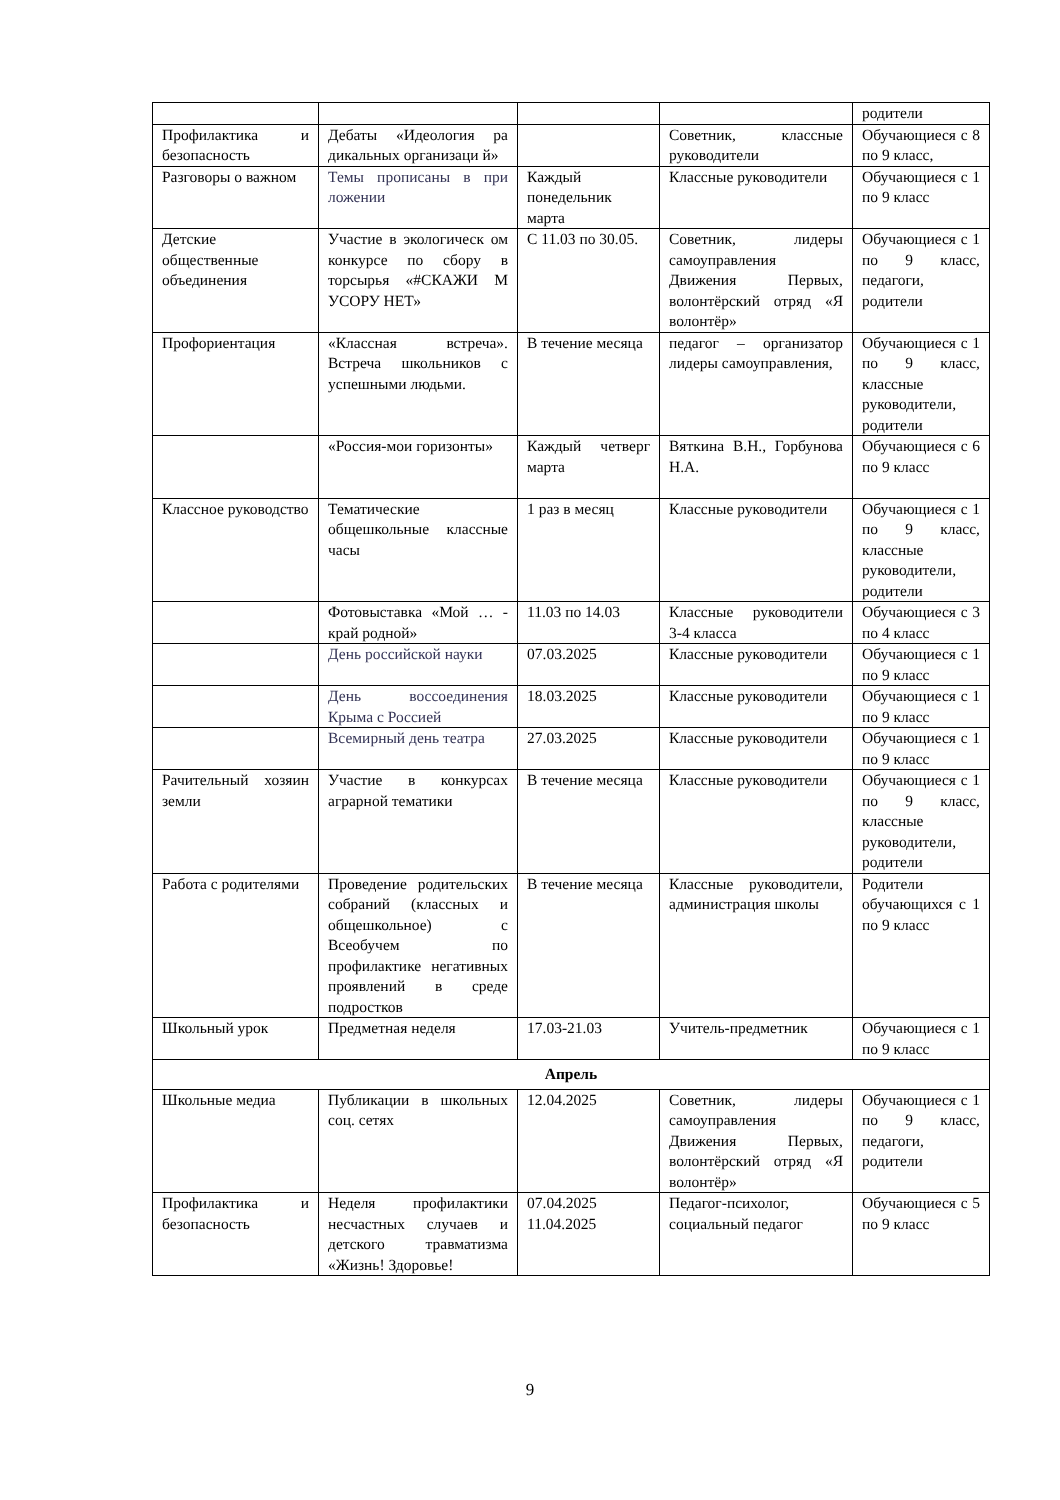| | | | | родители |
| Профилактика и безопасность | Дебаты «Идеология ра дикальных организаци й» | | Советник, классные руководители | Обучающиеся с 8 по 9 класс, |
| Разговоры о важном | Темы прописаны в при ложении | Каждый понедельник марта | Классные руководители | Обучающиеся с 1 по 9 класс |
| Детские общественные объединения | Участие в экологическ ом конкурсе по сбору в торсырья «#СКАЖИ М УСОРУ НЕТ» | С 11.03 по 30.05. | Советник, лидеры самоуправления Движения Первых, волонтёрский отряд «Я волонтёр» | Обучающиеся с 1 по 9 класс, педагоги, родители |
| Профориентация | «Классная встреча». Встреча школьников с успешными людьми. | В течение месяца | педагог – организатор лидеры самоуправления, | Обучающиеся с 1 по 9 класс, классные руководители, родители |
| | «Россия-мои горизонты» | Каждый четверг марта | Вяткина В.Н., Горбунова Н.А. | Обучающиеся с 6 по 9 класс |
| Классное руководство | Тематические общешкольные классные часы | 1 раз в месяц | Классные руководители | Обучающиеся с 1 по 9 класс, классные руководители, родители |
| | Фотовыставка «Мой … - край родной» | 11.03 по 14.03 | Классные руководители 3-4 класса | Обучающиеся с 3 по 4 класс |
| | День российской науки | 07.03.2025 | Классные руководители | Обучающиеся с 1 по 9 класс |
| | День воссоединения Крыма с Россией | 18.03.2025 | Классные руководители | Обучающиеся с 1 по 9 класс |
| | Всемирный день театра | 27.03.2025 | Классные руководители | Обучающиеся с 1 по 9 класс |
| Рачительный хозяин земли | Участие в конкурсах аграрной тематики | В течение месяца | Классные руководители | Обучающиеся с 1 по 9 класс, классные руководители, родители |
| Работа с родителями | Проведение родительских собраний (классных и общешкольное) с Всеобучем по профилактике негативных проявлений в среде подростков | В течение месяца | Классные руководители, администрация школы | Родители обучающихся с 1 по 9 класс |
| Школьный урок | Предметная неделя | 17.03-21.03 | Учитель-предметник | Обучающиеся с 1 по 9 класс |
| Апрель | | | | |
| Школьные медиа | Публикации в школьных соц. сетях | 12.04.2025 | Советник, лидеры самоуправления Движения Первых, волонтёрский отряд «Я волонтёр» | Обучающиеся с 1 по 9 класс, педагоги, родители |
| Профилактика и безопасность | Неделя профилактики несчастных случаев и детского травматизма «Жизнь! Здоровье! | 07.04.2025 11.04.2025 | Педагог-психолог, социальный педагог | Обучающиеся с 5 по 9 класс |
9